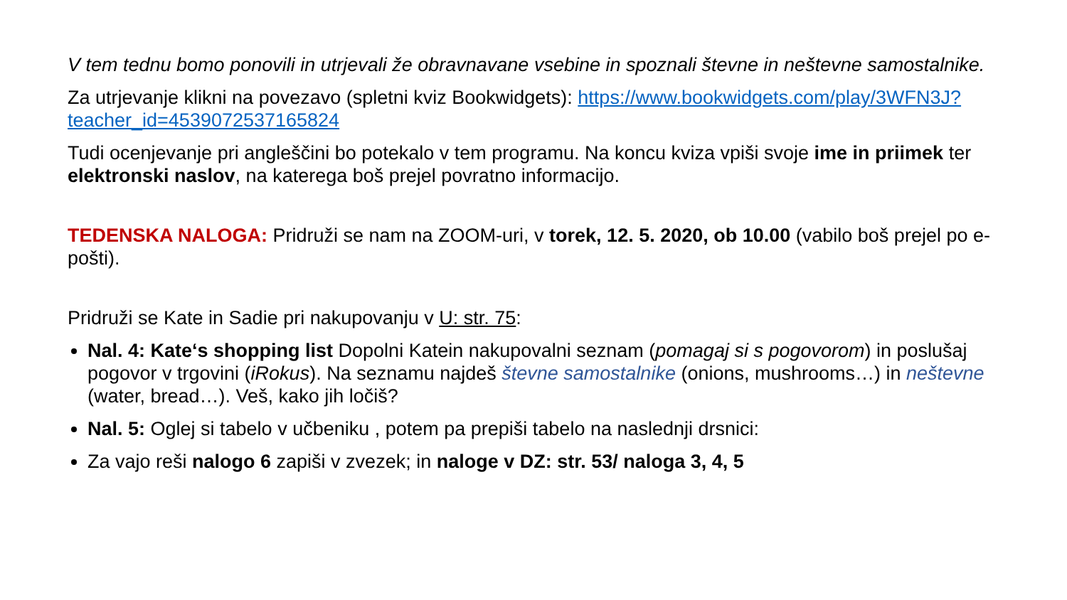V tem tednu bomo ponovili in utrjevali že obravnavane vsebine in spoznali števne in neštevne samostalnike.
Za utrjevanje klikni na povezavo (spletni kviz Bookwidgets): https://www.bookwidgets.com/play/3WFN3J?teacher_id=4539072537165824
Tudi ocenjevanje pri angleščini bo potekalo v tem programu. Na koncu kviza vpiši svoje ime in priimek ter elektronski naslov, na katerega boš prejel povratno informacijo.
TEDENSKA NALOGA: Pridruži se nam na ZOOM-uri, v torek, 12. 5. 2020, ob 10.00 (vabilo boš prejel po e-pošti).
Pridruži se Kate in Sadie pri nakupovanju v U: str. 75:
Nal. 4: Kate‘s shopping list Dopolni Katein nakupovalni seznam (pomagaj si s pogovorom) in poslušaj pogovor v trgovini (iRokus). Na seznamu najdeš števne samostalnike (onions, mushrooms…) in neštevne (water, bread…). Veš, kako jih ločiš?
Nal. 5: Oglej si tabelo v učbeniku , potem pa prepiši tabelo na naslednji drsnici:
Za vajo reši nalogo 6 zapiši v zvezek; in naloge v DZ: str. 53/ naloga 3, 4, 5